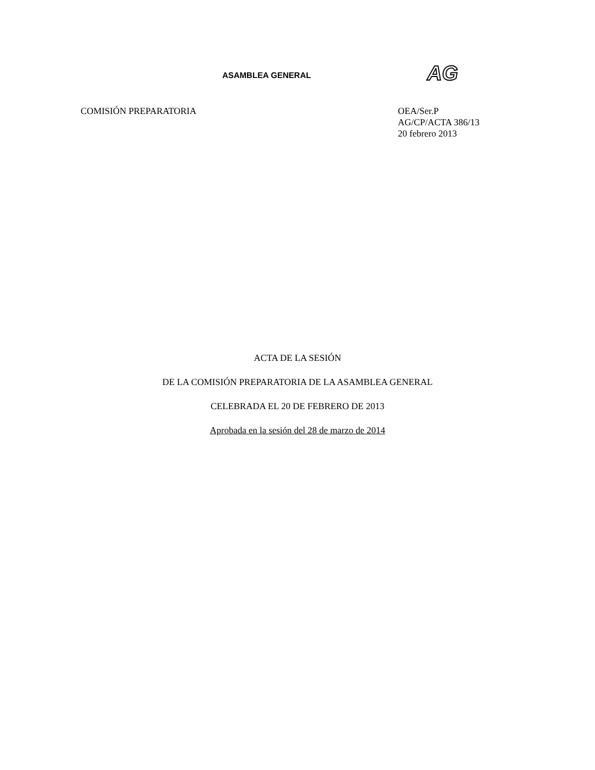ASAMBLEA GENERAL AG
COMISIÓN PREPARATORIA OEA/Ser.P
AG/CP/ACTA 386/13
20 febrero 2013
ACTA DE LA SESIÓN
DE LA COMISIÓN PREPARATORIA DE LA ASAMBLEA GENERAL
CELEBRADA EL 20 DE FEBRERO DE 2013
Aprobada en la sesión del 28 de marzo de 2014